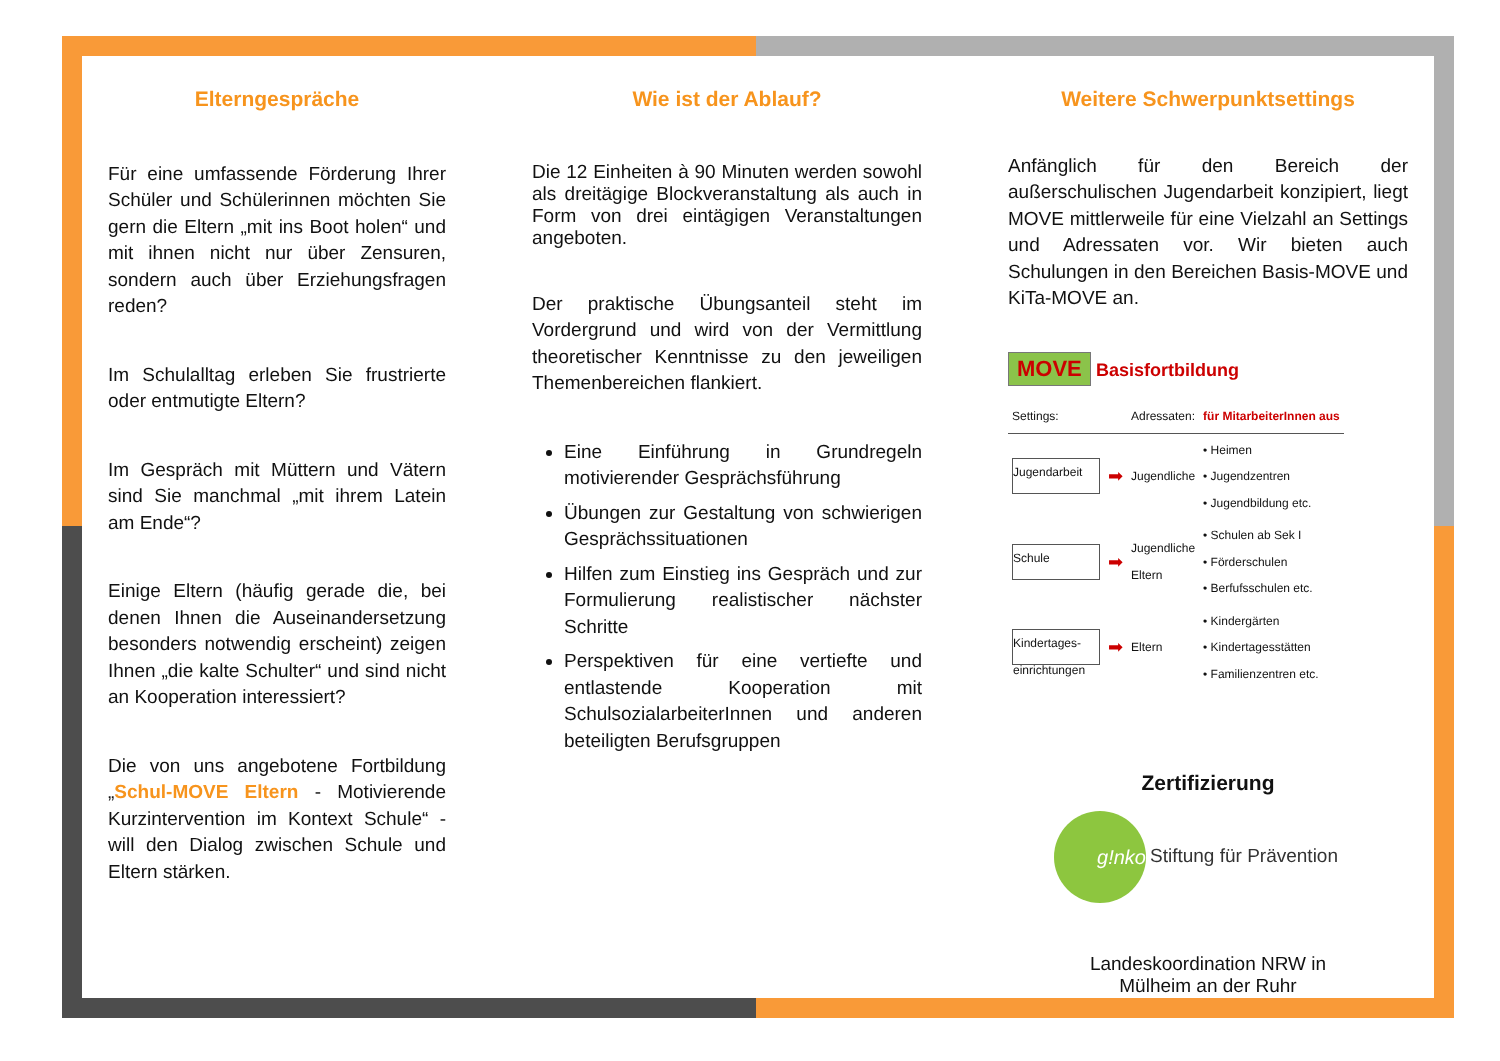Elterngespräche
Für eine umfassende Förderung Ihrer Schüler und Schülerinnen möchten Sie gern die Eltern „mit ins Boot holen“ und mit ihnen nicht nur über Zensuren, sondern auch über Erziehungsfragen reden?
Im Schulalltag erleben Sie frustrierte oder entmutigte Eltern?
Im Gespräch mit Müttern und Vätern sind Sie manchmal „mit ihrem Latein am Ende“?
Einige Eltern (häufig gerade die, bei denen Ihnen die Auseinandersetzung besonders notwendig erscheint) zeigen Ihnen „die kalte Schulter“ und sind nicht an Kooperation interessiert?
Die von uns angebotene Fortbildung „Schul-MOVE Eltern - Motivierende Kurzintervention im Kontext Schule“ - will den Dialog zwischen Schule und Eltern stärken.
Wie ist der Ablauf?
Die 12 Einheiten à 90 Minuten werden sowohl als dreitägige Blockveranstaltung als auch in Form von drei eintägigen Veranstaltungen angeboten.
Der praktische Übungsanteil steht im Vordergrund und wird von der Vermittlung theoretischer Kenntnisse zu den jeweiligen Themenbereichen flankiert.
Eine Einführung in Grundregeln motivierender Gesprächsführung
Übungen zur Gestaltung von schwierigen Gesprächssituationen
Hilfen zum Einstieg ins Gespräch und zur Formulierung realistischer nächster Schritte
Perspektiven für eine vertiefte und entlastende Kooperation mit SchulsozialarbeiterInnen und anderen beteiligten Berufsgruppen
Weitere Schwerpunktsettings
Anfänglich für den Bereich der außerschulischen Jugendarbeit konzipiert, liegt MOVE mittlerweile für eine Vielzahl an Settings und Adressaten vor. Wir bieten auch Schulungen in den Bereichen Basis-MOVE und KiTa-MOVE an.
MOVE Basisfortbildung
| Settings: | | Adressaten: | für MitarbeiterInnen aus |
| Jugendarbeit | ➡ | Jugendliche | • Heimen • Jugendzentren • Jugendbildung etc. |
| Schule | ➡ | Jugendliche Eltern | • Schulen ab Sek I • Förderschulen • Berfufsschulen etc. |
| Kindertages-einrichtungen | ➡ | Eltern | • Kindergärten • Kindertagesstätten • Familienzentren etc. |
Zertifizierung
g!nko
Stiftung für Prävention
Landeskoordination NRW in
Mülheim an der Ruhr